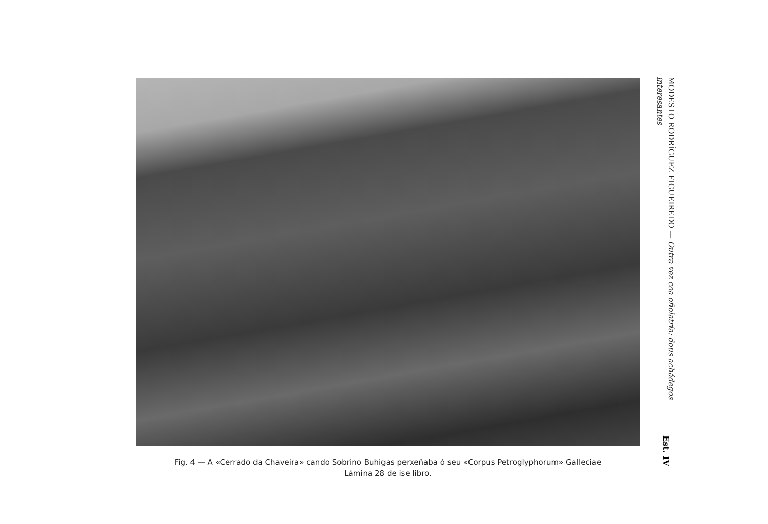Fig. 4 — A «Cerrado da Chaveira» cando Sobrino Buhigas perxeñaba ó seu «Corpus Petroglyphorum» Galleciae
Lámina 28 de ise libro.
MODESTO RODRÍGUEZ FIGUEIREDO — Outra vez coa ofiolatría: dous achádegos
interesantes
Est. IV